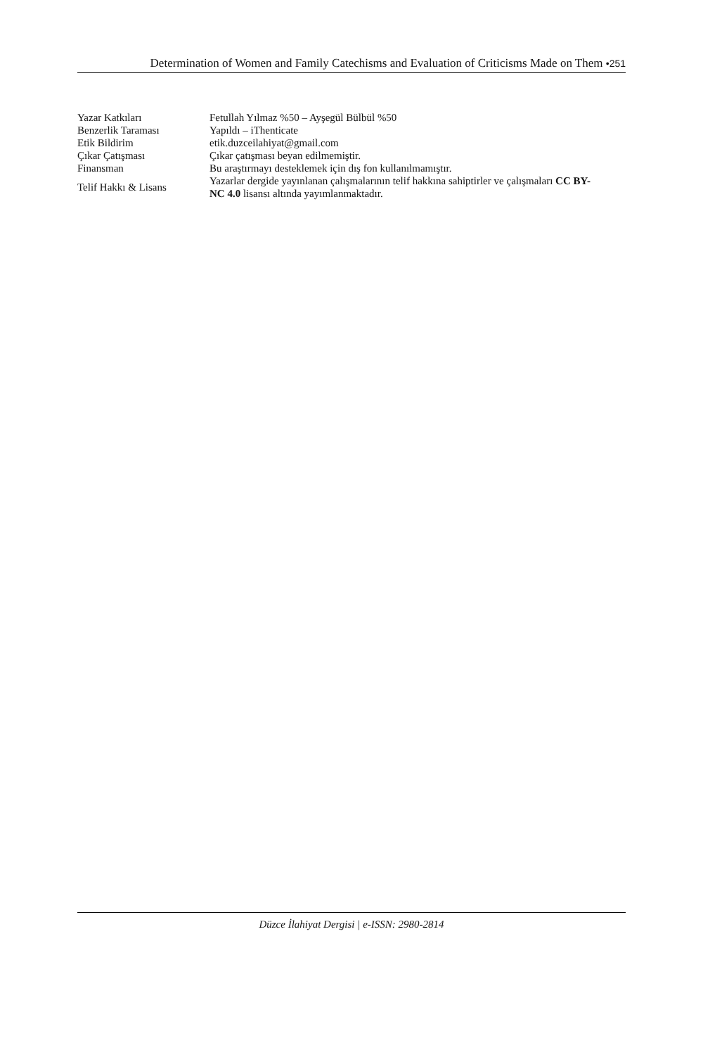Determination of Women and Family Catechisms and Evaluation of Criticisms Made on Them •251
| Yazar Katkıları | Fetullah Yılmaz %50 – Ayşegül Bülbül %50 |
| Benzerlik Taraması | Yapıldı – iThenticate |
| Etik Bildirim | etik.duzceilahiyat@gmail.com |
| Çıkar Çatışması | Çıkar çatışması beyan edilmemiştir. |
| Finansman | Bu araştırmayı desteklemek için dış fon kullanılmamıştır. |
| Telif Hakkı & Lisans | Yazarlar dergide yayınlanan çalışmalarının telif hakkına sahiptirler ve çalışmaları CC BY-NC 4.0 lisansı altında yayımlanmaktadır. |
Düzce İlahiyat Dergisi | e-ISSN: 2980-2814